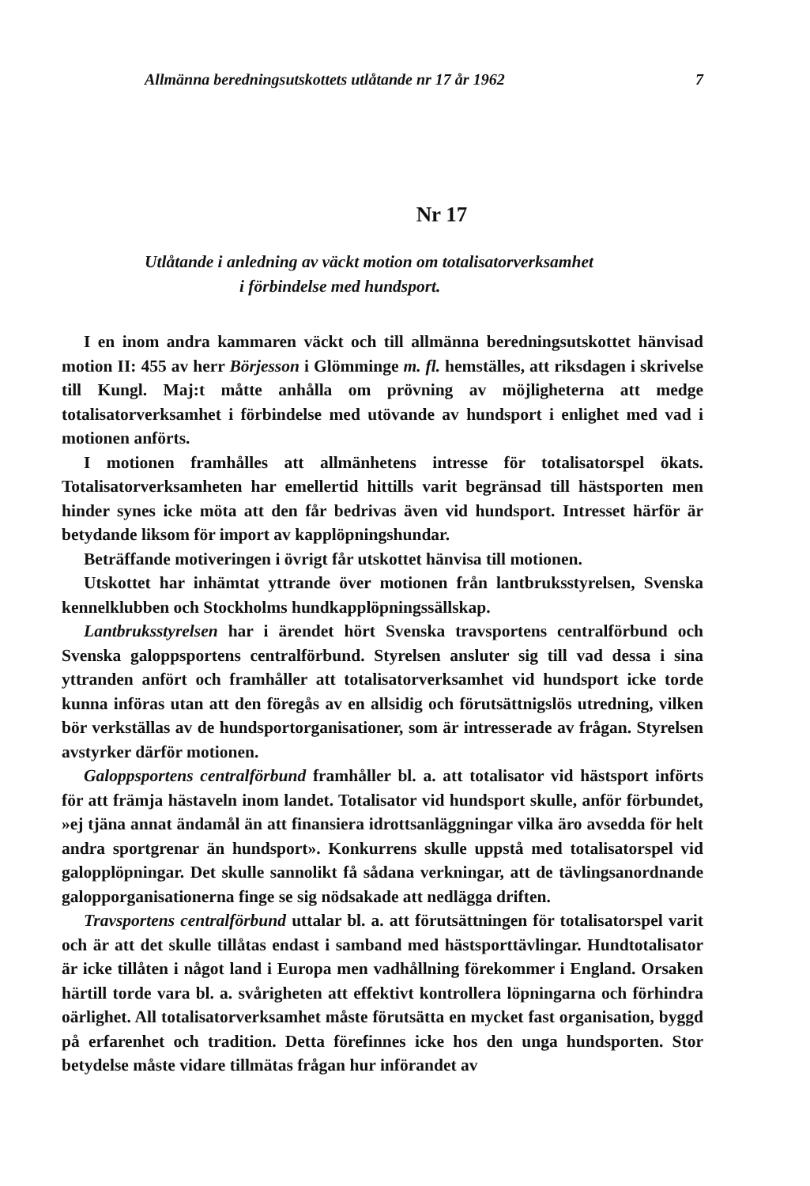Allmänna beredningsutskottets utlåtande nr 17 år 1962 7
Nr 17
Utlåtande i anledning av väckt motion om totalisatorverksamhet
i förbindelse med hundsport.
I en inom andra kammaren väckt och till allmänna beredningsutskottet hänvisad motion II: 455 av herr Börjesson i Glömminge m. fl. hemställes, att riksdagen i skrivelse till Kungl. Maj:t måtte anhålla om prövning av möjligheterna att medge totalisatorverksamhet i förbindelse med utövande av hundsport i enlighet med vad i motionen anförts.
I motionen framhålles att allmänhetens intresse för totalisatorspel ökats. Totalisatorverksamheten har emellertid hittills varit begränsad till hästsporten men hinder synes icke möta att den får bedrivas även vid hundsport. Intresset härför är betydande liksom för import av kapplöpningshundar.
Beträffande motiveringen i övrigt får utskottet hänvisa till motionen.
Utskottet har inhämtat yttrande över motionen från lantbruksstyrelsen, Svenska kennelklubben och Stockholms hundkapplöpningssällskap.
Lantbruksstyrelsen har i ärendet hört Svenska travsportens centralförbund och Svenska galoppsportens centralförbund. Styrelsen ansluter sig till vad dessa i sina yttranden anfört och framhåller att totalisatorverksamhet vid hundsport icke torde kunna införas utan att den föregås av en allsidig och förutsättnigslös utredning, vilken bör verkställas av de hundsportorganisationer, som är intresserade av frågan. Styrelsen avstyrker därför motionen.
Galoppsportens centralförbund framhåller bl. a. att totalisator vid hästsport införts för att främja hästaveln inom landet. Totalisator vid hundsport skulle, anför förbundet, »ej tjäna annat ändamål än att finansiera idrottsanläggningar vilka äro avsedda för helt andra sportgrenar än hundsport». Konkurrens skulle uppstå med totalisatorspel vid galopplöpningar. Det skulle sannolikt få sådana verkningar, att de tävlingsanordnande galopporganisationerna finge se sig nödsakade att nedlägga driften.
Travsportens centralförbund uttalar bl. a. att förutsättningen för totalisatorspel varit och är att det skulle tillåtas endast i samband med hästsporttävlingar. Hundtotalisator är icke tillåten i något land i Europa men vadhållning förekommer i England. Orsaken härtill torde vara bl. a. svårigheten att effektivt kontrollera löpningarna och förhindra oärlighet. All totalisatorverksamhet måste förutsätta en mycket fast organisation, byggd på erfarenhet och tradition. Detta förefinnes icke hos den unga hundsporten. Stor betydelse måste vidare tillmätas frågan hur införandet av